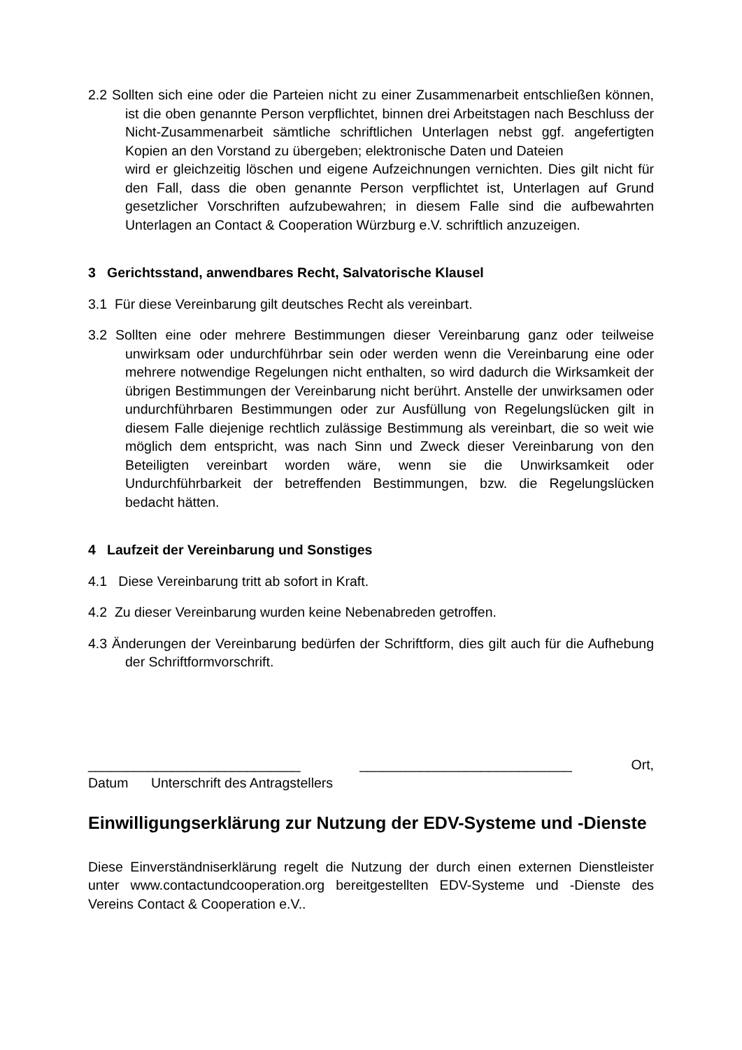2.2 Sollten sich eine oder die Parteien nicht zu einer Zusammenarbeit entschließen können, ist die oben genannte Person verpflichtet, binnen drei Arbeitstagen nach Beschluss der Nicht-Zusammenarbeit sämtliche schriftlichen Unterlagen nebst ggf. angefertigten Kopien an den Vorstand zu übergeben; elektronische Daten und Dateien
wird er gleichzeitig löschen und eigene Aufzeichnungen vernichten. Dies gilt nicht für den Fall, dass die oben genannte Person verpflichtet ist, Unterlagen auf Grund gesetzlicher Vorschriften aufzubewahren; in diesem Falle sind die aufbewahrten Unterlagen an Contact & Cooperation Würzburg e.V. schriftlich anzuzeigen.
3 Gerichtsstand, anwendbares Recht, Salvatorische Klausel
3.1 Für diese Vereinbarung gilt deutsches Recht als vereinbart.
3.2 Sollten eine oder mehrere Bestimmungen dieser Vereinbarung ganz oder teilweise unwirksam oder undurchführbar sein oder werden wenn die Vereinbarung eine oder mehrere notwendige Regelungen nicht enthalten, so wird dadurch die Wirksamkeit der übrigen Bestimmungen der Vereinbarung nicht berührt. Anstelle der unwirksamen oder undurchführbaren Bestimmungen oder zur Ausfüllung von Regelungslücken gilt in diesem Falle diejenige rechtlich zulässige Bestimmung als vereinbart, die so weit wie möglich dem entspricht, was nach Sinn und Zweck dieser Vereinbarung von den Beteiligten vereinbart worden wäre, wenn sie die Unwirksamkeit oder Undurchführbarkeit der betreffenden Bestimmungen, bzw. die Regelungslücken bedacht hätten.
4 Laufzeit der Vereinbarung und Sonstiges
4.1 Diese Vereinbarung tritt ab sofort in Kraft.
4.2 Zu dieser Vereinbarung wurden keine Nebenabreden getroffen.
4.3 Änderungen der Vereinbarung bedürfen der Schriftform, dies gilt auch für die Aufhebung der Schriftformvorschrift.
____________________________ ____________________________ Ort,
Datum Unterschrift des Antragstellers
Einwilligungserklärung zur Nutzung der EDV-Systeme und -Dienste
Diese Einverständniserklärung regelt die Nutzung der durch einen externen Dienstleister unter www.contactundcooperation.org bereitgestellten EDV-Systeme und -Dienste des Vereins Contact & Cooperation e.V..